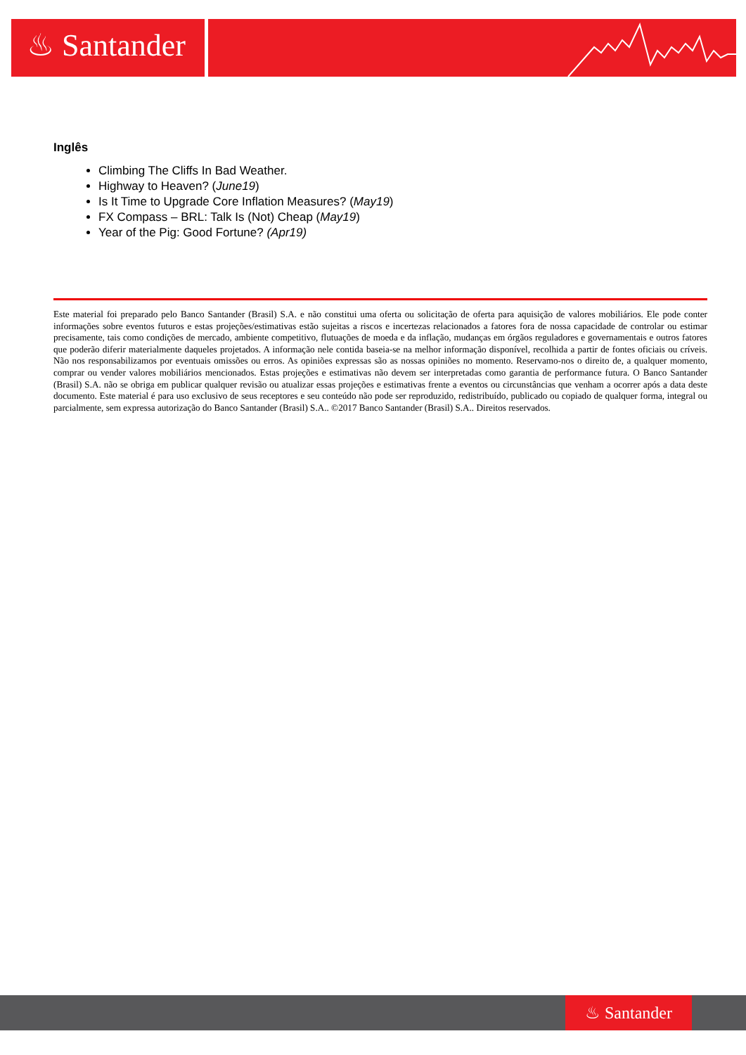♨ Santander
Inglês
Climbing The Cliffs In Bad Weather.
Highway to Heaven? (June19)
Is It Time to Upgrade Core Inflation Measures? (May19)
FX Compass – BRL: Talk Is (Not) Cheap (May19)
Year of the Pig: Good Fortune? (Apr19)
Este material foi preparado pelo Banco Santander (Brasil) S.A. e não constitui uma oferta ou solicitação de oferta para aquisição de valores mobiliários. Ele pode conter informações sobre eventos futuros e estas projeções/estimativas estão sujeitas a riscos e incertezas relacionados a fatores fora de nossa capacidade de controlar ou estimar precisamente, tais como condições de mercado, ambiente competitivo, flutuações de moeda e da inflação, mudanças em órgãos reguladores e governamentais e outros fatores que poderão diferir materialmente daqueles projetados. A informação nele contida baseia-se na melhor informação disponível, recolhida a partir de fontes oficiais ou críveis. Não nos responsabilizamos por eventuais omissões ou erros. As opiniões expressas são as nossas opiniões no momento. Reservamo-nos o direito de, a qualquer momento, comprar ou vender valores mobiliários mencionados. Estas projeções e estimativas não devem ser interpretadas como garantia de performance futura. O Banco Santander (Brasil) S.A. não se obriga em publicar qualquer revisão ou atualizar essas projeções e estimativas frente a eventos ou circunstâncias que venham a ocorrer após a data deste documento. Este material é para uso exclusivo de seus receptores e seu conteúdo não pode ser reproduzido, redistribuído, publicado ou copiado de qualquer forma, integral ou parcialmente, sem expressa autorização do Banco Santander (Brasil) S.A.. ©2017 Banco Santander (Brasil) S.A.. Direitos reservados.
♨ Santander